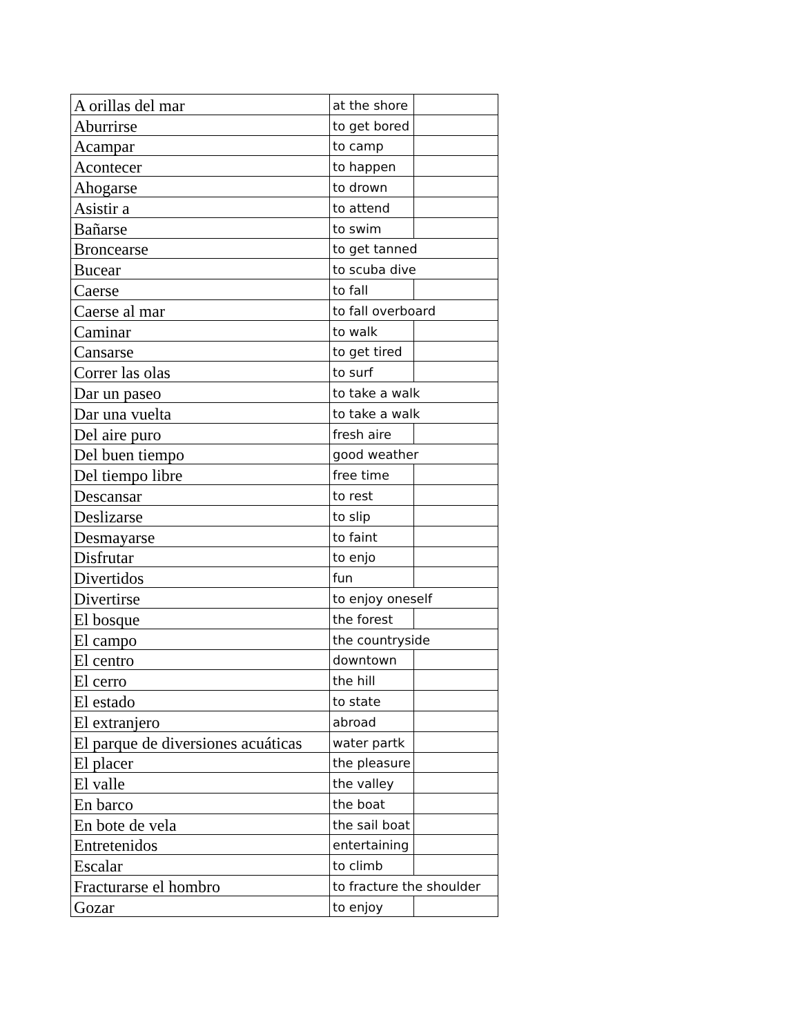| A orillas del mar | at the shore | |
| Aburrirse | to get bored | |
| Acampar | to camp | |
| Acontecer | to happen | |
| Ahogarse | to drown | |
| Asistir a | to attend | |
| Bañarse | to swim | |
| Broncearse | to get tanned | |
| Bucear | to scuba dive | |
| Caerse | to fall | |
| Caerse al mar | to fall overboard | |
| Caminar | to walk | |
| Cansarse | to get tired | |
| Correr las olas | to surf | |
| Dar un paseo | to take a walk | |
| Dar una vuelta | to take a walk | |
| Del aire puro | fresh aire | |
| Del buen tiempo | good weather | |
| Del tiempo libre | free time | |
| Descansar | to rest | |
| Deslizarse | to slip | |
| Desmayarse | to faint | |
| Disfrutar | to enjo | |
| Divertidos | fun | |
| Divertirse | to enjoy oneself | |
| El bosque | the forest | |
| El campo | the countryside | |
| El centro | downtown | |
| El cerro | the hill | |
| El estado | to state | |
| El extranjero | abroad | |
| El parque de diversiones acuáticas | water partk | |
| El placer | the pleasure | |
| El valle | the valley | |
| En barco | the boat | |
| En bote de vela | the sail boat | |
| Entretenidos | entertaining | |
| Escalar | to climb | |
| Fracturarse el hombro | to fracture the shoulder | |
| Gozar | to enjoy | |